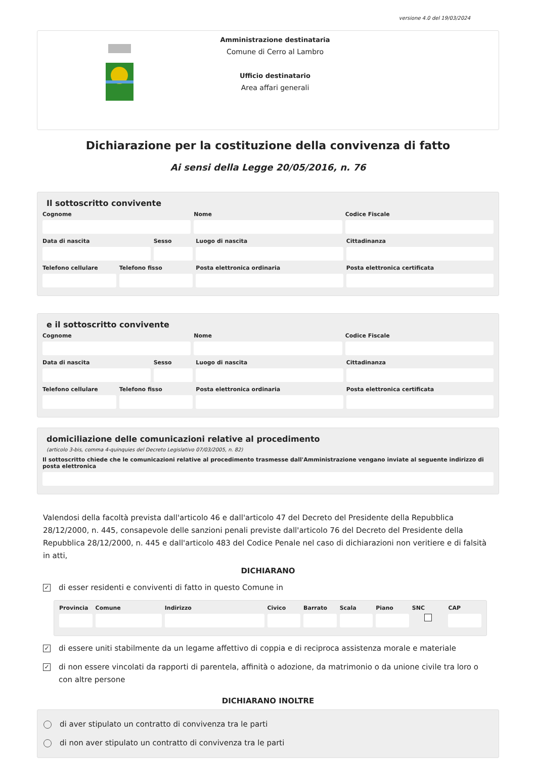versione 4.0 del 19/03/2024
Amministrazione destinataria
Comune di Cerro al Lambro
Ufficio destinatario
Area affari generali
Dichiarazione per la costituzione della convivenza di fatto
Ai sensi della Legge 20/05/2016, n. 76
Il sottoscritto convivente
Cognome Nome Codice Fiscale
Data di nascita Sesso Luogo di nascita Cittadinanza
Telefono cellulare Telefono fisso Posta elettronica ordinaria Posta elettronica certificata
e il sottoscritto convivente
Cognome Nome Codice Fiscale
Data di nascita Sesso Luogo di nascita Cittadinanza
Telefono cellulare Telefono fisso Posta elettronica ordinaria Posta elettronica certificata
domiciliazione delle comunicazioni relative al procedimento
(articolo 3-bis, comma 4-quinquies del Decreto Legislativo 07/03/2005, n. 82)
Il sottoscritto chiede che le comunicazioni relative al procedimento trasmesse dall'Amministrazione vengano inviate al seguente indirizzo di posta elettronica
Valendosi della facoltà prevista dall'articolo 46 e dall'articolo 47 del Decreto del Presidente della Repubblica 28/12/2000, n. 445, consapevole delle sanzioni penali previste dall'articolo 76 del Decreto del Presidente della Repubblica 28/12/2000, n. 445 e dall'articolo 483 del Codice Penale nel caso di dichiarazioni non veritiere e di falsità in atti,
DICHIARANO
✓ di esser residenti e conviventi di fatto in questo Comune in
Provincia Comune Indirizzo Civico Barrato Scala Piano SNC CAP
✓ di essere uniti stabilmente da un legame affettivo di coppia e di reciproca assistenza morale e materiale
✓ di non essere vincolati da rapporti di parentela, affinità o adozione, da matrimonio o da unione civile tra loro o con altre persone
DICHIARANO INOLTRE
di aver stipulato un contratto di convivenza tra le parti
di non aver stipulato un contratto di convivenza tra le parti